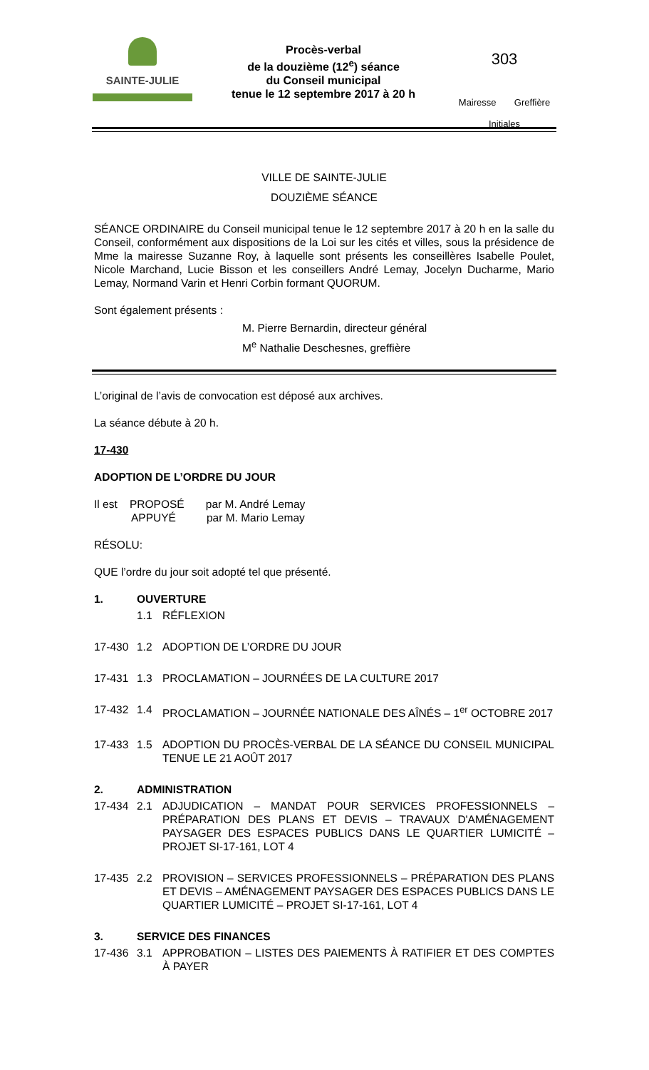SAINTE-JULIE
Procès-verbal
de la douzième (12<sup>e</sup>) séance
du Conseil municipal
tenue le 12 septembre 2017 à 20 h
303
Mairesse Greffière
Initiales
VILLE DE SAINTE-JULIE
DOUZIÈME SÉANCE
SÉANCE ORDINAIRE du Conseil municipal tenue le 12 septembre 2017 à 20 h en la salle du Conseil, conformément aux dispositions de la Loi sur les cités et villes, sous la présidence de Mme la mairesse Suzanne Roy, à laquelle sont présents les conseillères Isabelle Poulet, Nicole Marchand, Lucie Bisson et les conseillers André Lemay, Jocelyn Ducharme, Mario Lemay, Normand Varin et Henri Corbin formant QUORUM.
Sont également présents :
M. Pierre Bernardin, directeur général
M<sup>e</sup> Nathalie Deschesnes, greffière
L’original de l’avis de convocation est déposé aux archives.
La séance débute à 20 h.
17-430
ADOPTION DE L’ORDRE DU JOUR
Il est PROPOSÉ par M. André Lemay
APPUYÉ par M. Mario Lemay
RÉSOLU:
QUE l’ordre du jour soit adopté tel que présenté.
1. OUVERTURE
1.1 RÉFLEXION
17-430 1.2 ADOPTION DE L’ORDRE DU JOUR
17-431 1.3 PROCLAMATION – JOURNÉES DE LA CULTURE 2017
17-432 1.4 PROCLAMATION – JOURNÉE NATIONALE DES AÎNÉS – 1<sup>er</sup> OCTOBRE 2017
17-433 1.5 ADOPTION DU PROCÈS-VERBAL DE LA SÉANCE DU CONSEIL MUNICIPAL TENUE LE 21 AOÛT 2017
2. ADMINISTRATION
17-434 2.1 ADJUDICATION – MANDAT POUR SERVICES PROFESSIONNELS – PRÉPARATION DES PLANS ET DEVIS – TRAVAUX D'AMÉNAGEMENT PAYSAGER DES ESPACES PUBLICS DANS LE QUARTIER LUMICITÉ – PROJET SI-17-161, LOT 4
17-435 2.2 PROVISION – SERVICES PROFESSIONNELS – PRÉPARATION DES PLANS ET DEVIS – AMÉNAGEMENT PAYSAGER DES ESPACES PUBLICS DANS LE QUARTIER LUMICITÉ – PROJET SI-17-161, LOT 4
3. SERVICE DES FINANCES
17-436 3.1 APPROBATION – LISTES DES PAIEMENTS À RATIFIER ET DES COMPTES À PAYER